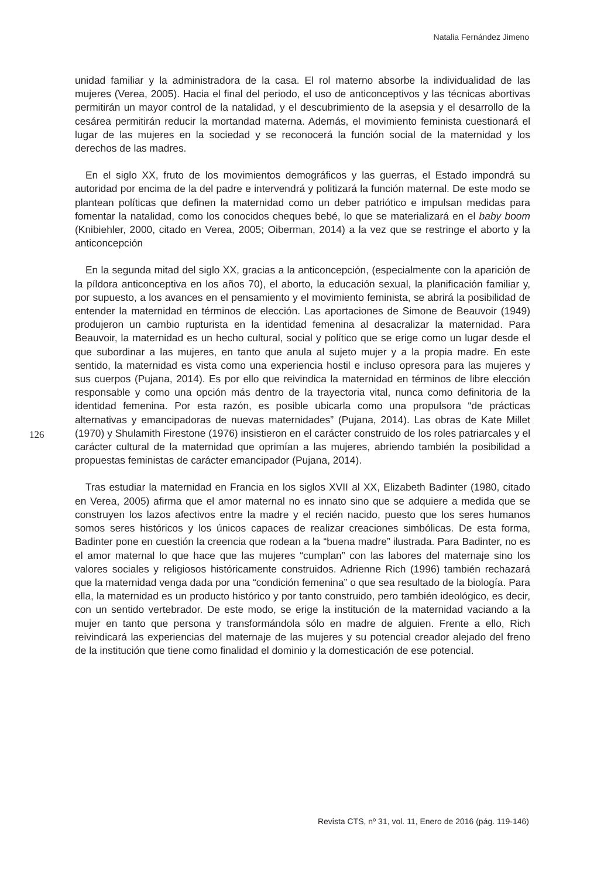Natalia Fernández Jimeno
unidad familiar y la administradora de la casa. El rol materno absorbe la individualidad de las mujeres (Verea, 2005). Hacia el final del periodo, el uso de anticonceptivos y las técnicas abortivas permitirán un mayor control de la natalidad, y el descubrimiento de la asepsia y el desarrollo de la cesárea permitirán reducir la mortandad materna. Además, el movimiento feminista cuestionará el lugar de las mujeres en la sociedad y se reconocerá la función social de la maternidad y los derechos de las madres.
En el siglo XX, fruto de los movimientos demográficos y las guerras, el Estado impondrá su autoridad por encima de la del padre e intervendrá y politizará la función maternal. De este modo se plantean políticas que definen la maternidad como un deber patriótico e impulsan medidas para fomentar la natalidad, como los conocidos cheques bebé, lo que se materializará en el baby boom (Knibiehler, 2000, citado en Verea, 2005; Oiberman, 2014) a la vez que se restringe el aborto y la anticoncepción
En la segunda mitad del siglo XX, gracias a la anticoncepción, (especialmente con la aparición de la píldora anticonceptiva en los años 70), el aborto, la educación sexual, la planificación familiar y, por supuesto, a los avances en el pensamiento y el movimiento feminista, se abrirá la posibilidad de entender la maternidad en términos de elección. Las aportaciones de Simone de Beauvoir (1949) produjeron un cambio rupturista en la identidad femenina al desacralizar la maternidad. Para Beauvoir, la maternidad es un hecho cultural, social y político que se erige como un lugar desde el que subordinar a las mujeres, en tanto que anula al sujeto mujer y a la propia madre. En este sentido, la maternidad es vista como una experiencia hostil e incluso opresora para las mujeres y sus cuerpos (Pujana, 2014). Es por ello que reivindica la maternidad en términos de libre elección responsable y como una opción más dentro de la trayectoria vital, nunca como definitoria de la identidad femenina. Por esta razón, es posible ubicarla como una propulsora “de prácticas alternativas y emancipadoras de nuevas maternidades” (Pujana, 2014). Las obras de Kate Millet (1970) y Shulamith Firestone (1976) insistieron en el carácter construido de los roles patriarcales y el carácter cultural de la maternidad que oprimían a las mujeres, abriendo también la posibilidad a propuestas feministas de carácter emancipador (Pujana, 2014).
Tras estudiar la maternidad en Francia en los siglos XVII al XX, Elizabeth Badinter (1980, citado en Verea, 2005) afirma que el amor maternal no es innato sino que se adquiere a medida que se construyen los lazos afectivos entre la madre y el recién nacido, puesto que los seres humanos somos seres históricos y los únicos capaces de realizar creaciones simbólicas. De esta forma, Badinter pone en cuestión la creencia que rodean a la “buena madre” ilustrada. Para Badinter, no es el amor maternal lo que hace que las mujeres “cumplan” con las labores del maternaje sino los valores sociales y religiosos históricamente construidos. Adrienne Rich (1996) también rechazará que la maternidad venga dada por una “condición femenina” o que sea resultado de la biología. Para ella, la maternidad es un producto histórico y por tanto construido, pero también ideológico, es decir, con un sentido vertebrador. De este modo, se erige la institución de la maternidad vaciando a la mujer en tanto que persona y transformándola sólo en madre de alguien. Frente a ello, Rich reivindicará las experiencias del maternaje de las mujeres y su potencial creador alejado del freno de la institución que tiene como finalidad el dominio y la domesticación de ese potencial.
126
Revista CTS, nº 31, vol. 11, Enero de 2016 (pág. 119-146)